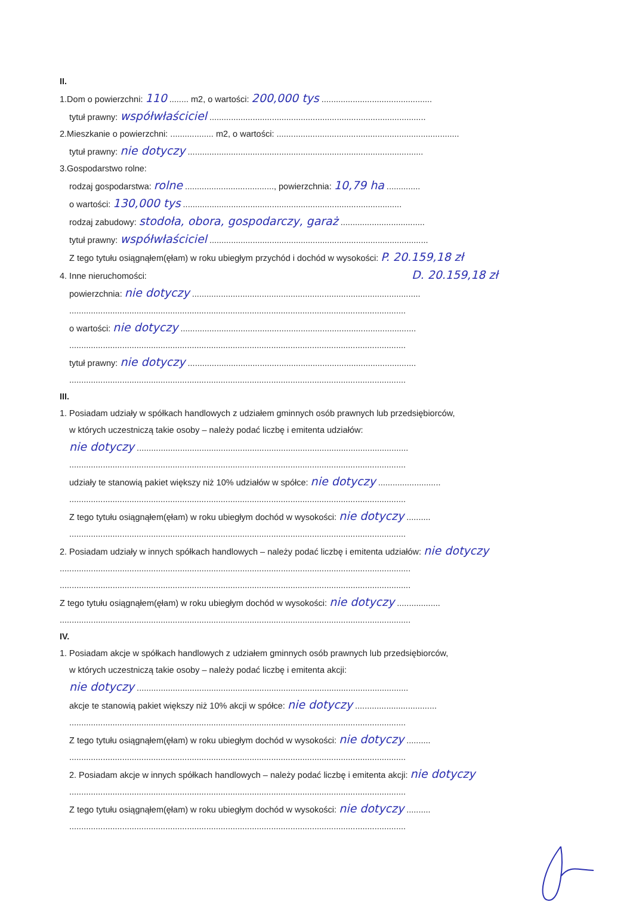II.
1.Dom o powierzchni: 110 ........ m2, o wartości: 200,000 tys ..............................................
tytuł prawny: współwłaściciel ..........................................................................................
2.Mieszkanie o powierzchni: .................. m2, o wartości: ............................................................................
tytuł prawny: nie dotyczy ..................................................................................................
3.Gospodarstwo rolne:
rodzaj gospodarstwa: rolne ....................................., powierzchnia: 10,79 ha ..............
o wartości: 130,000 tys ...........................................................................................
rodzaj zabudowy: stodoła, obora, gospodarczy, garaż ...................................
tytuł prawny: współwłaściciel ...........................................................................................
Z tego tytułu osiągnąłem(ęłam) w roku ubiegłym przychód i dochód w wysokości: P. 20.159,18 zł
4. Inne nieruchomości: D. 20.159,18 zł
powierzchnia: nie dotyczy ...............................................................................................
............................................................................................................................................
o wartości: nie dotyczy ..................................................................................................
............................................................................................................................................
tytuł prawny: nie dotyczy ...............................................................................................
............................................................................................................................................
III.
1. Posiadam udziały w spółkach handlowych z udziałem gminnych osób prawnych lub przedsiębiorców,
w których uczestniczą takie osoby – należy podać liczbę i emitenta udziałów:
nie dotyczy .................................................................................................................
............................................................................................................................................
udziały te stanowią pakiet większy niż 10% udziałów w spółce: nie dotyczy ..........................
............................................................................................................................................
Z tego tytułu osiągnąłem(ęłam) w roku ubiegłym dochód w wysokości: nie dotyczy ..........
............................................................................................................................................
2. Posiadam udziały w innych spółkach handlowych – należy podać liczbę i emitenta udziałów: nie dotyczy
..................................................................................................................................................
..................................................................................................................................................
Z tego tytułu osiągnąłem(ęłam) w roku ubiegłym dochód w wysokości: nie dotyczy ..................
..................................................................................................................................................
IV.
1. Posiadam akcje w spółkach handlowych z udziałem gminnych osób prawnych lub przedsiębiorców,
w których uczestniczą takie osoby – należy podać liczbę i emitenta akcji:
nie dotyczy .................................................................................................................
akcje te stanowią pakiet większy niż 10% akcji w spółce: nie dotyczy ..................................
............................................................................................................................................
Z tego tytułu osiągnąłem(ęłam) w roku ubiegłym dochód w wysokości: nie dotyczy ..........
............................................................................................................................................
2. Posiadam akcje w innych spółkach handlowych – należy podać liczbę i emitenta akcji: nie dotyczy
............................................................................................................................................
Z tego tytułu osiągnąłem(ęłam) w roku ubiegłym dochód w wysokości: nie dotyczy ..........
............................................................................................................................................